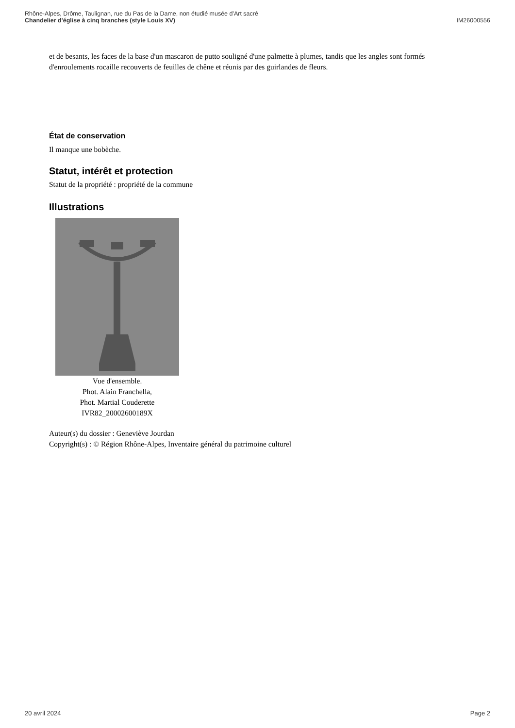Rhône-Alpes, Drôme, Taulignan, rue du Pas de la Dame, non étudié musée d'Art sacré
Chandelier d'église à cinq branches (style Louis XV) IM26000556
et de besants, les faces de la base d'un mascaron de putto souligné d'une palmette à plumes, tandis que les angles sont formés d'enroulements rocaille recouverts de feuilles de chêne et réunis par des guirlandes de fleurs.
État de conservation
Il manque une bobèche.
Statut, intérêt et protection
Statut de la propriété : propriété de la commune
Illustrations
Vue d'ensemble.
Phot. Alain Franchella,
Phot. Martial Couderette
IVR82_20002600189X
Auteur(s) du dossier : Geneviève Jourdan
Copyright(s) : © Région Rhône-Alpes, Inventaire général du patrimoine culturel
20 avril 2024 Page 2